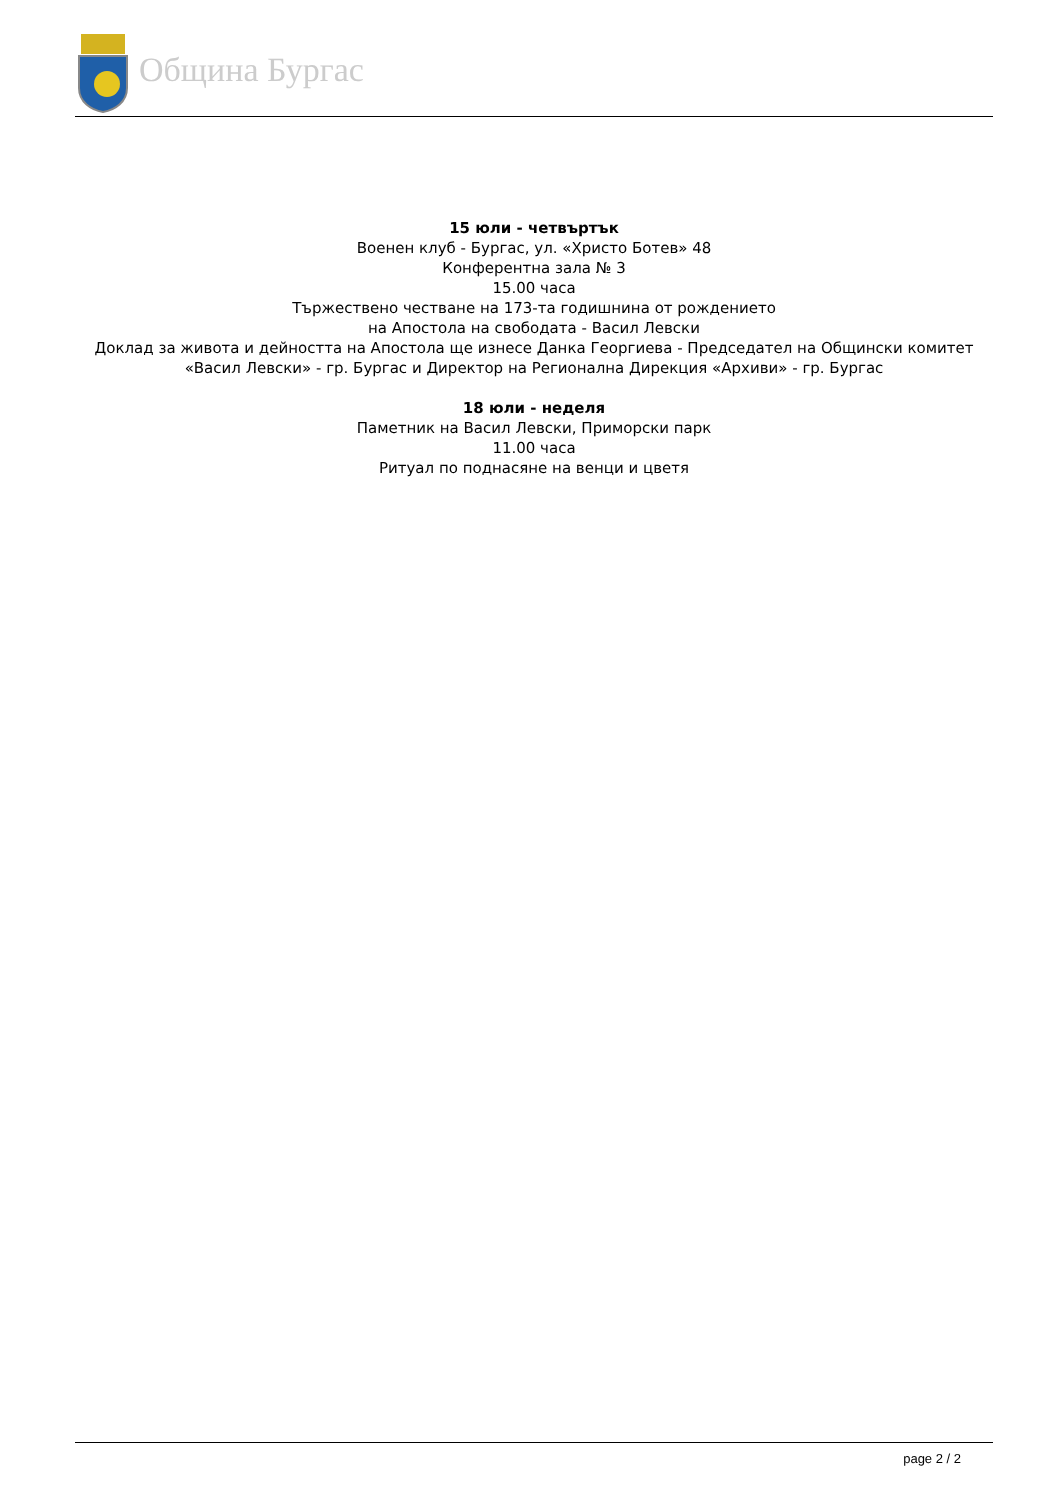Община Бургас
15 юли - четвъртък
Военен клуб - Бургас, ул. «Христо Ботев» 48
Конферентна зала № 3
15.00 часа
Тържествено честване на 173-та годишнина от рождението
на Апостола на свободата - Васил Левски
Доклад за живота и дейността на Апостола ще изнесе Данка Георгиева - Председател на Общински комитет «Васил Левски» - гр. Бургас и Директор на Регионална Дирекция «Архиви» - гр. Бургас
18 юли - неделя
Паметник на Васил Левски, Приморски парк
11.00 часа
Ритуал по поднасяне на венци и цветя
page 2 / 2